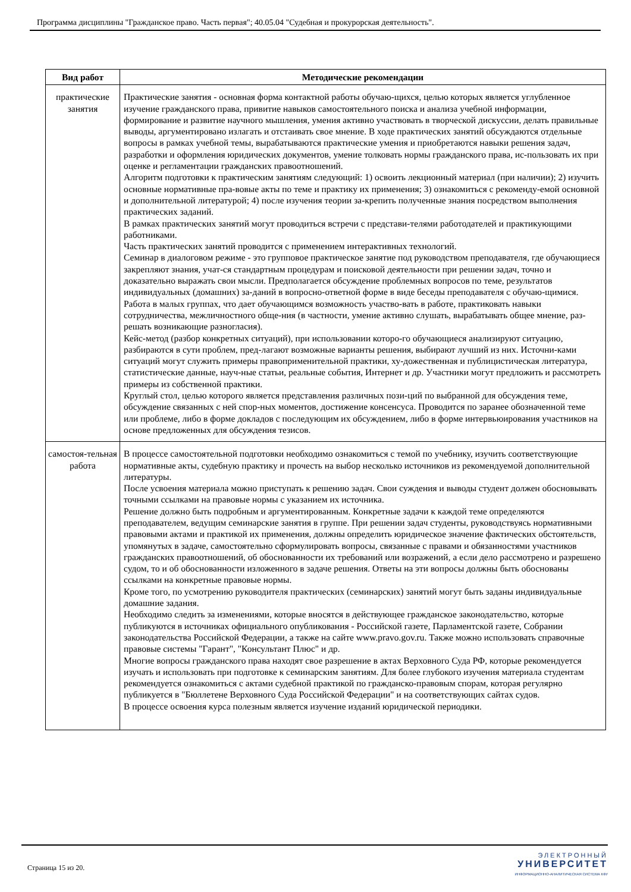Программа дисциплины "Гражданское право. Часть первая"; 40.05.04 "Судебная и прокурорская деятельность".
| Вид работ | Методические рекомендации |
| --- | --- |
| практические занятия | Практические занятия - основная форма контактной работы обучаю-щихся, целью которых является углубленное изучение гражданского права, привитие навыков самостоятельного поиска и анализа учебной информации, формирование и развитие научного мышления, умения активно участвовать в творческой дискуссии, делать правильные выводы, аргументировано излагать и отстаивать свое мнение. В ходе практических занятий обсуждаются отдельные вопросы в рамках учебной темы, вырабатываются практические умения и приобретаются навыки решения задач, разработки и оформления юридических документов, умение толковать нормы гражданского права, ис-пользовать их при оценке и регламентации гражданских правоотношений. Алгоритм подготовки к практическим занятиям следующий: 1) освоить лекционный материал (при наличии); 2) изучить основные нормативные пра-вовые акты по теме и практику их применения; 3) ознакомиться с рекоменду-емой основной и дополнительной литературой; 4) после изучения теории за-крепить полученные знания посредством выполнения практических заданий. В рамках практических занятий могут проводиться встречи с представи-телями работодателей и практикующими работниками. Часть практических занятий проводится с применением интерактивных технологий. Семинар в диалоговом режиме - это групповое практическое занятие под руководством преподавателя, где обучающиеся закрепляют знания, учат-ся стандартным процедурам и поисковой деятельности при решении задач, точно и доказательно выражать свои мысли. Предполагается обсуждение проблемных вопросов по теме, результатов индивидуальных (домашних) за-даний в вопросно-ответной форме в виде беседы преподавателя с обучаю-щимися. Работа в малых группах, что дает обучающимся возможность участво-вать в работе, практиковать навыки сотрудничества, межличностного обще-ния (в частности, умение активно слушать, вырабатывать общее мнение, раз-решать возникающие разногласия). Кейс-метод (разбор конкретных ситуаций), при использовании которо-го обучающиеся анализируют ситуацию, разбираются в сути проблем, пред-лагают возможные варианты решения, выбирают лучший из них. Источни-ками ситуаций могут служить примеры правоприменительной практики, ху-дожественная и публицистическая литература, статистические данные, науч-ные статьи, реальные события, Интернет и др. Участники могут предложить и рассмотреть примеры из собственной практики. Круглый стол, целью которого является представления различных пози-ций по выбранной для обсуждения теме, обсуждение связанных с ней спор-ных моментов, достижение консенсуса. Проводится по заранее обозначенной теме или проблеме, либо в форме докладов с последующим их обсуждением, либо в форме интервьюирования участников на основе предложенных для обсуждения тезисов. |
| самостоя-тельная работа | В процессе самостоятельной подготовки необходимо ознакомиться с темой по учебнику, изучить соответствующие нормативные акты, судебную практику и прочесть на выбор несколько источников из рекомендуемой дополнительной литературы. После усвоения материала можно приступать к решению задач. Свои суждения и выводы студент должен обосновывать точными ссылками на правовые нормы с указанием их источника. Решение должно быть подробным и аргументированным. Конкретные задачи к каждой теме определяются преподавателем, ведущим семинарские занятия в группе. При решении задач студенты, руководствуясь нормативными правовыми актами и практикой их применения, должны определить юридическое значение фактических обстоятельств, упомянутых в задаче, самостоятельно сформулировать вопросы, связанные с правами и обязанностями участников гражданских правоотношений, об обоснованности их требований или возражений, а если дело рассмотрено и разрешено судом, то и об обоснованности изложенного в задаче решения. Ответы на эти вопросы должны быть обоснованы ссылками на конкретные правовые нормы. Кроме того, по усмотрению руководителя практических (семинарских) занятий могут быть заданы индивидуальные домашние задания. Необходимо следить за изменениями, которые вносятся в действующее гражданское законодательство, которые публикуются в источниках официального опубликования - Российской газете, Парламентской газете, Собрании законодательства Российской Федерации, а также на сайте www.pravo.gov.ru. Также можно использовать справочные правовые системы "Гарант", "Консультант Плюс" и др. Многие вопросы гражданского права находят свое разрешение в актах Верховного Суда РФ, которые рекомендуется изучать и использовать при подготовке к семинарским занятиям. Для более глубокого изучения материала студентам рекомендуется ознакомиться с актами судебной практикой по гражданско-правовым спорам, которая регулярно публикуется в "Бюллетене Верховного Суда Российской Федерации" и на соответствующих сайтах судов. В процессе освоения курса полезным является изучение изданий юридической периодики. |
Страница 15 из 20.
ЭЛЕКТРОННЫЙ
УНИВЕРСИТЕТ
ИНФОРМАЦИОННО-АНАЛИТИЧЕСКАЯ СИСТЕМА КФУ